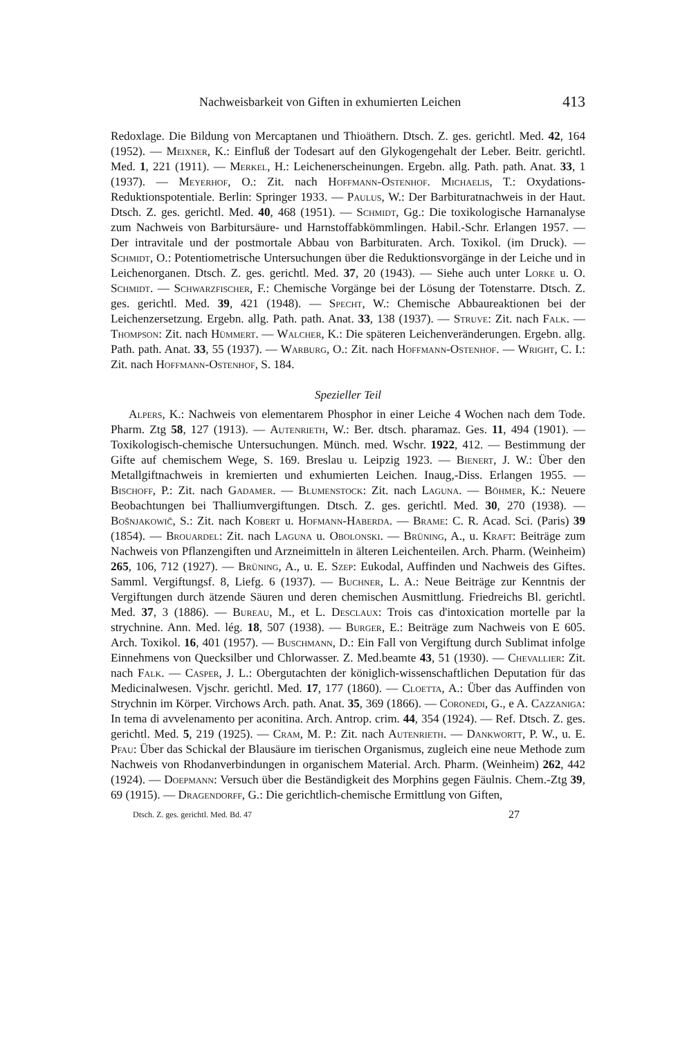Nachweisbarkeit von Giften in exhumierten Leichen 413
Redoxlage. Die Bildung von Mercaptanen und Thioäthern. Dtsch. Z. ges. gerichtl. Med. 42, 164 (1952). — Meixner, K.: Einfluß der Todesart auf den Glykogengehalt der Leber. Beitr. gerichtl. Med. 1, 221 (1911). — Merkel, H.: Leichenerscheinungen. Ergebn. allg. Path. path. Anat. 33, 1 (1937). — Meyerhof, O.: Zit. nach Hoffmann-Ostenhof. Michaelis, T.: Oxydations-Reduktionspotentiale. Berlin: Springer 1933. — Paulus, W.: Der Barbituratnachweis in der Haut. Dtsch. Z. ges. gerichtl. Med. 40, 468 (1951). — Schmidt, Gg.: Die toxikologische Harnanalyse zum Nachweis von Barbitursäure- und Harnstoffabkömmlingen. Habil.-Schr. Erlangen 1957. — Der intravitale und der postmortale Abbau von Barbituraten. Arch. Toxikol. (im Druck). — Schmidt, O.: Potentiometrische Untersuchungen über die Reduktionsvorgänge in der Leiche und in Leichenorganen. Dtsch. Z. ges. gerichtl. Med. 37, 20 (1943). — Siehe auch unter Lorke u. O. Schmidt. — Schwarzfischer, F.: Chemische Vorgänge bei der Lösung der Totenstarre. Dtsch. Z. ges. gerichtl. Med. 39, 421 (1948). — Specht, W.: Chemische Abbaureaktionen bei der Leichenzersetzung. Ergebn. allg. Path. path. Anat. 33, 138 (1937). — Struve: Zit. nach Falk. — Thompson: Zit. nach Hümmert. — Walcher, K.: Die späteren Leichenveränderungen. Ergebn. allg. Path. path. Anat. 33, 55 (1937). — Warburg, O.: Zit. nach Hoffmann-Ostenhof. — Wright, C. I.: Zit. nach Hoffmann-Ostenhof, S. 184.
Spezieller Teil
Alpers, K.: Nachweis von elementarem Phosphor in einer Leiche 4 Wochen nach dem Tode. Pharm. Ztg 58, 127 (1913). — Autenrieth, W.: Ber. dtsch. pharamaz. Ges. 11, 494 (1901). — Toxikologisch-chemische Untersuchungen. Münch. med. Wschr. 1922, 412. — Bestimmung der Gifte auf chemischem Wege, S. 169. Breslau u. Leipzig 1923. — Bienert, J. W.: Über den Metallgiftnachweis in kremierten und exhumierten Leichen. Inaug,-Diss. Erlangen 1955. — Bischoff, P.: Zit. nach Gadamer. — Blumenstock: Zit. nach Laguna. — Böhmer, K.: Neuere Beobachtungen bei Thalliumvergiftungen. Dtsch. Z. ges. gerichtl. Med. 30, 270 (1938). — Bošnjakowič, S.: Zit. nach Kobert u. Hofmann-Haberda. — Brame: C. R. Acad. Sci. (Paris) 39 (1854). — Brouardel: Zit. nach Laguna u. Obolonski. — Brüning, A., u. Kraft: Beiträge zum Nachweis von Pflanzengiften und Arzneimitteln in älteren Leichenteilen. Arch. Pharm. (Weinheim) 265, 106, 712 (1927). — Brüning, A., u. E. Szep: Eukodal, Auffinden und Nachweis des Giftes. Samml. Vergiftungsf. 8, Liefg. 6 (1937). — Buchner, L. A.: Neue Beiträge zur Kenntnis der Vergiftungen durch ätzende Säuren und deren chemischen Ausmittlung. Friedreichs Bl. gerichtl. Med. 37, 3 (1886). — Bureau, M., et L. Desclaux: Trois cas d'intoxication mortelle par la strychnine. Ann. Med. lég. 18, 507 (1938). — Burger, E.: Beiträge zum Nachweis von E 605. Arch. Toxikol. 16, 401 (1957). — Buschmann, D.: Ein Fall von Vergiftung durch Sublimat infolge Einnehmens von Quecksilber und Chlorwasser. Z. Med.beamte 43, 51 (1930). — Chevallier: Zit. nach Falk. — Casper, J. L.: Obergutachten der königlich-wissenschaftlichen Deputation für das Medicinalwesen. Vjschr. gerichtl. Med. 17, 177 (1860). — Cloetta, A.: Über das Auffinden von Strychnin im Körper. Virchows Arch. path. Anat. 35, 369 (1866). — Coronedi, G., e A. Cazzaniga: In tema di avvelenamento per aconitina. Arch. Antrop. crim. 44, 354 (1924). — Ref. Dtsch. Z. ges. gerichtl. Med. 5, 219 (1925). — Cram, M. P.: Zit. nach Autenrieth. — Dankwortt, P. W., u. E. Pfau: Über das Schickal der Blausäure im tierischen Organismus, zugleich eine neue Methode zum Nachweis von Rhodanverbindungen in organischem Material. Arch. Pharm. (Weinheim) 262, 442 (1924). — Doepmann: Versuch über die Beständigkeit des Morphins gegen Fäulnis. Chem.-Ztg 39, 69 (1915). — Dragendorff, G.: Die gerichtlich-chemische Ermittlung von Giften,
Dtsch. Z. ges. gerichtl. Med. Bd. 47 27